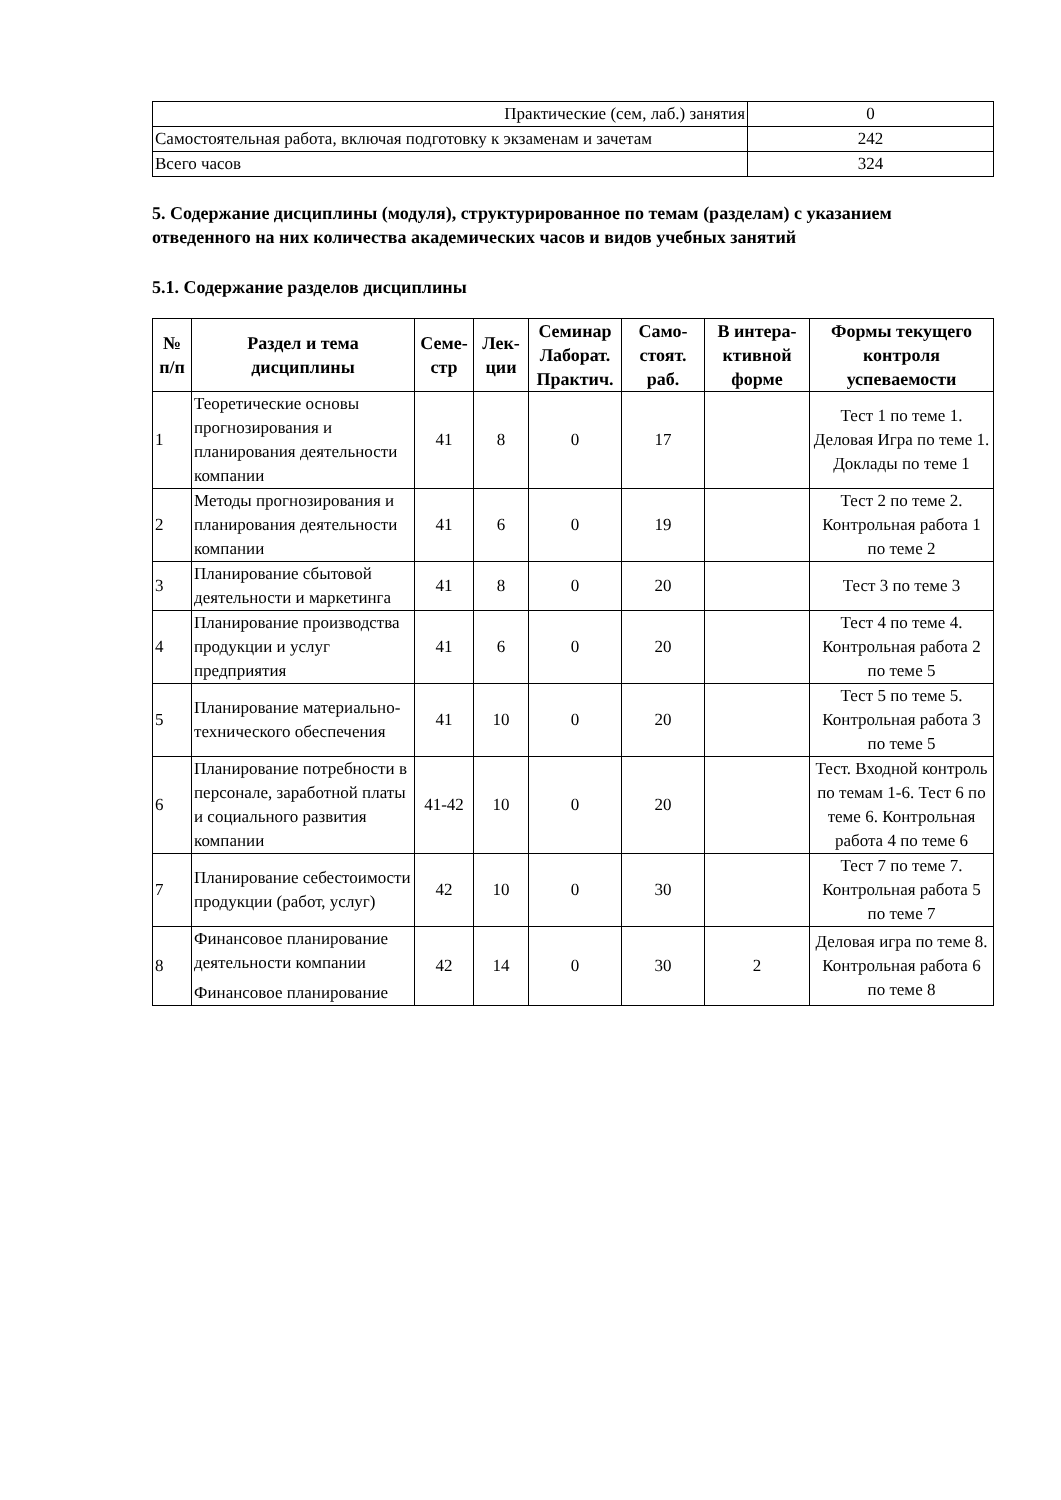| Практические (сем, лаб.) занятия | 0 |
| Самостоятельная работа, включая подготовку к экзаменам и зачетам | 242 |
| Всего часов | 324 |
5. Содержание дисциплины (модуля), структурированное по темам (разделам) с указанием отведенного на них количества академических часов и видов учебных занятий
5.1. Содержание разделов дисциплины
| № п/п | Раздел и тема дисциплины | Семе-стр | Лек-ции | Семинар Лаборат. Практич. | Само-стоят. раб. | В интера-ктивной форме | Формы текущего контроля успеваемости |
| --- | --- | --- | --- | --- | --- | --- | --- |
| 1 | Теоретические основы прогнозирования и планирования деятельности компании | 41 | 8 | 0 | 17 | | Тест 1 по теме 1. Деловая Игра по теме 1. Доклады по теме 1 |
| 2 | Методы прогнозирования и планирования деятельности компании | 41 | 6 | 0 | 19 | | Тест 2 по теме 2. Контрольная работа 1 по теме 2 |
| 3 | Планирование сбытовой деятельности и маркетинга | 41 | 8 | 0 | 20 | | Тест 3 по теме 3 |
| 4 | Планирование производства продукции и услуг предприятия | 41 | 6 | 0 | 20 | | Тест 4 по теме 4. Контрольная работа 2 по теме 5 |
| 5 | Планирование материально-технического обеспечения | 41 | 10 | 0 | 20 | | Тест 5 по теме 5. Контрольная работа 3 по теме 5 |
| 6 | Планирование потребности в персонале, заработной платы и социального развития компании | 41-42 | 10 | 0 | 20 | | Тест. Входной контроль по темам 1-6. Тест 6 по теме 6. Контрольная работа 4 по теме 6 |
| 7 | Планирование себестоимости продукции (работ, услуг) | 42 | 10 | 0 | 30 | | Тест 7 по теме 7. Контрольная работа 5 по теме 7 |
| 8 | Финансовое планирование деятельности компании Финансовое планирование | 42 | 14 | 0 | 30 | 2 | Деловая игра по теме 8. Контрольная работа 6 по теме 8 |